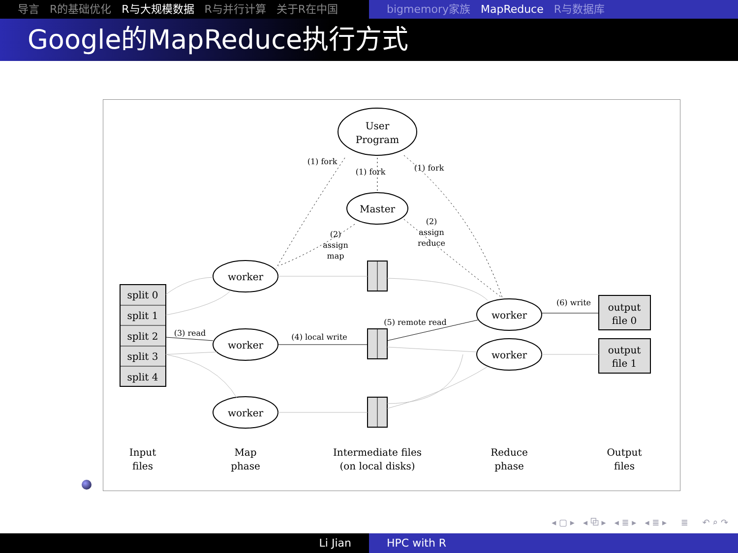导言 R的基础优化 R与大规模数据 R与并行计算 关于R在中国 bigmemory家族 MapReduce R与数据库
Google的MapReduce执行方式
User
Program
Master
worker
worker
worker
worker
worker
split 0
split 1
split 2
split 3
split 4
output
file 0
output
file 1
(1) fork
(1) fork
(1) fork
(2)
assign
map
(2)
assign
reduce
(3) read
(4) local write
(5) remote read
(6) write
Input
files
Map
phase
Intermediate files
(on local disks)
Reduce
phase
Output
files
◂ ▢ ▸ ◂ ⧉ ▸ ◂ ≣ ▸ ◂ ≣ ▸ ≣ ↶ ⌕ ↷
Li Jian HPC with R